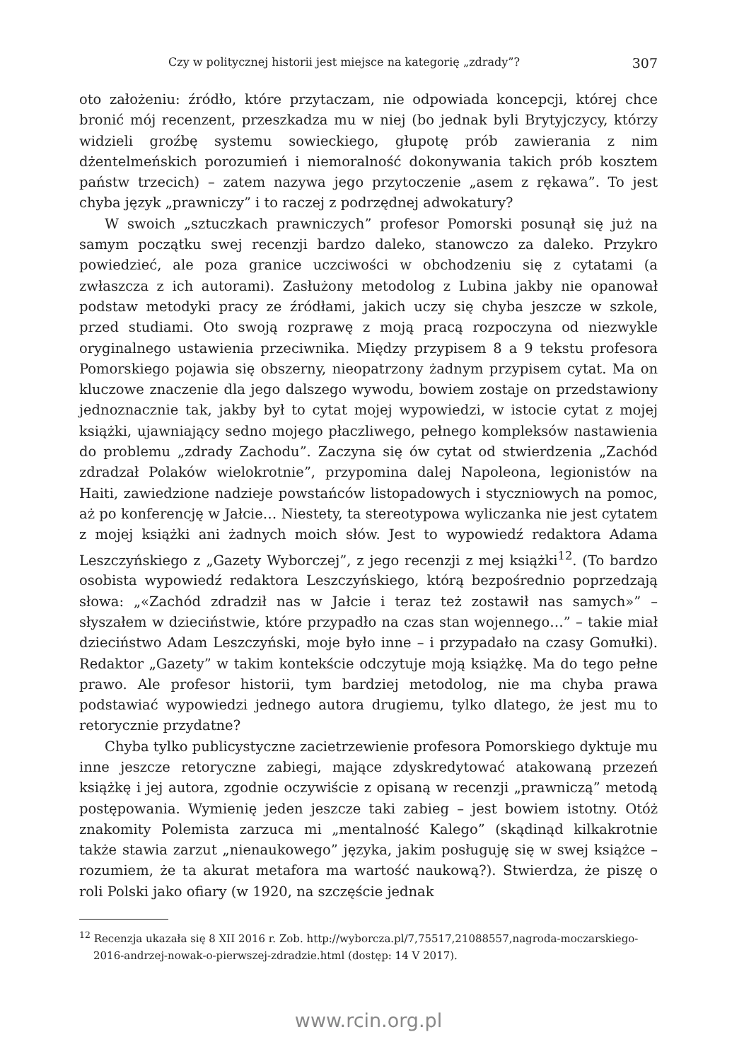Czy w politycznej historii jest miejsce na kategorię „zdrady”? 307
oto założeniu: źródło, które przytaczam, nie odpowiada koncepcji, której chce bronić mój recenzent, przeszkadza mu w niej (bo jednak byli Brytyjczycy, którzy widzieli groźbę systemu sowieckiego, głupotę prób zawierania z nim dżentelmeńskich porozumień i niemoralność dokonywania takich prób kosztem państw trzecich) – zatem nazywa jego przytoczenie „asem z rękawa”. To jest chyba język „prawniczy” i to raczej z podrzędnej adwokatury?
W swoich „sztuczkach prawniczych” profesor Pomorski posunął się już na samym początku swej recenzji bardzo daleko, stanowczo za daleko. Przykro powiedzieć, ale poza granice uczciwości w obchodzeniu się z cytatami (a zwłaszcza z ich autorami). Zasłużony metodolog z Lubina jakby nie opanował podstaw metodyki pracy ze źródłami, jakich uczy się chyba jeszcze w szkole, przed studiami. Oto swoją rozprawę z moją pracą rozpoczyna od niezwykle oryginalnego ustawienia przeciwnika. Między przypisem 8 a 9 tekstu profesora Pomorskiego pojawia się obszerny, nieopatrzony żadnym przypisem cytat. Ma on kluczowe znaczenie dla jego dalszego wywodu, bowiem zostaje on przedstawiony jednoznacznie tak, jakby był to cytat mojej wypowiedzi, w istocie cytat z mojej książki, ujawniający sedno mojego płaczliwego, pełnego kompleksów nastawienia do problemu „zdrady Zachodu”. Zaczyna się ów cytat od stwierdzenia „Zachód zdradzał Polaków wielokrotnie”, przypomina dalej Napoleona, legionistów na Haiti, zawiedzione nadzieje powstańców listopadowych i styczniowych na pomoc, aż po konferencję w Jałcie… Niestety, ta stereotypowa wyliczanka nie jest cytatem z mojej książki ani żadnych moich słów. Jest to wypowiedź redaktora Adama Leszczyńskiego z „Gazety Wyborczej”, z jego recenzji z mej książki<sup>12</sup>. (To bardzo osobista wypowiedź redaktora Leszczyńskiego, którą bezpośrednio poprzedzają słowa: „«Zachód zdradził nas w Jałcie i teraz też zostawił nas samych»” – słyszałem w dzieciństwie, które przypadło na czas stan wojennego…” – takie miał dzieciństwo Adam Leszczyński, moje było inne – i przypadało na czasy Gomułki). Redaktor „Gazety” w takim kontekście odczytuje moją książkę. Ma do tego pełne prawo. Ale profesor historii, tym bardziej metodolog, nie ma chyba prawa podstawiać wypowiedzi jednego autora drugiemu, tylko dlatego, że jest mu to retorycznie przydatne?
Chyba tylko publicystyczne zacietrzewienie profesora Pomorskiego dyktuje mu inne jeszcze retoryczne zabiegi, mające zdyskredytować atakowaną przezeń książkę i jej autora, zgodnie oczywiście z opisaną w recenzji „prawniczą” metodą postępowania. Wymienię jeden jeszcze taki zabieg – jest bowiem istotny. Otóż znakomity Polemista zarzuca mi „mentalność Kalego” (skądinąd kilkakrotnie także stawia zarzut „nienaukowego” języka, jakim posługuję się w swej książce – rozumiem, że ta akurat metafora ma wartość naukową?). Stwierdza, że piszę o roli Polski jako ofiary (w 1920, na szczęście jednak
<sup>12</sup> Recenzja ukazała się 8 XII 2016 r. Zob. http://wyborcza.pl/7,75517,21088557,nagroda-moczarskiego-2016-andrzej-nowak-o-pierwszej-zdradzie.html (dostęp: 14 V 2017).
www.rcin.org.pl